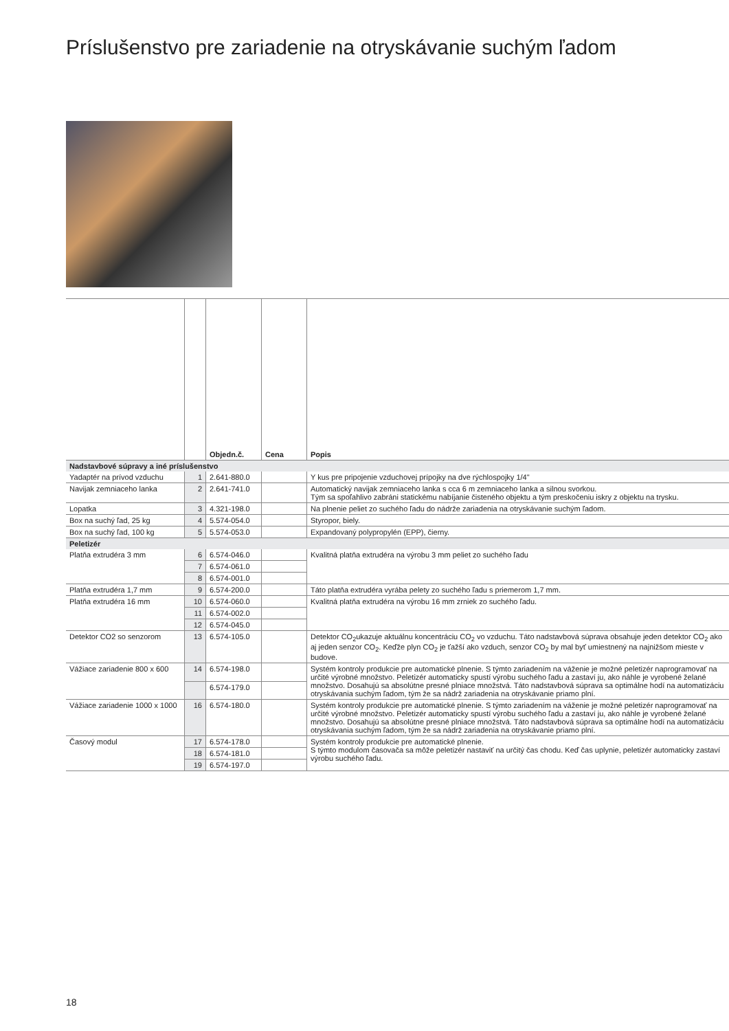Príslušenstvo pre zariadenie na otryskávanie suchým ľadom
| | | Objedn.č. | Cena | Popis |
| --- | --- | --- | --- | --- |
| Nadstavbové súpravy a iné príslušenstvo | | | | |
| Yadaptér na prívod vzduchu | 1 | 2.641-880.0 | | Y kus pre pripojenie vzduchovej prípojky na dve rýchlospojky 1/4" |
| Navijak zemniaceho lanka | 2 | 2.641-741.0 | | Automatický navijak zemniaceho lanka s cca 6 m zemniaceho lanka a silnou svorkou. Tým sa spoľahlivo zabráni statickému nabíjanie čisteného objektu a tým preskočeniu iskry z objektu na trysku. |
| Lopatka | 3 | 4.321-198.0 | | Na plnenie peliet zo suchého ľadu do nádrže zariadenia na otryskávanie suchým ľadom. |
| Box na suchý ľad, 25 kg | 4 | 5.574-054.0 | | Styropor, biely. |
| Box na suchý ľad, 100 kg | 5 | 5.574-053.0 | | Expandovaný polypropylén (EPP), čierny. |
| Peletizér | | | | |
| Platňa extrudéra 3 mm | 6 | 6.574-046.0 | | Kvalitná platňa extrudéra na výrobu 3 mm peliet zo suchého ľadu |
| | 7 | 6.574-061.0 | | |
| | 8 | 6.574-001.0 | | |
| Platňa extrudéra 1,7 mm | 9 | 6.574-200.0 | | Táto platňa extrudéra vyrába pelety zo suchého ľadu s priemerom 1,7 mm. |
| Platňa extrudéra 16 mm | 10 | 6.574-060.0 | | Kvalitná platňa extrudéra na výrobu 16 mm zrniek zo suchého ľadu. |
| | 11 | 6.574-002.0 | | |
| | 12 | 6.574-045.0 | | |
| Detektor CO2 so senzorom | 13 | 6.574-105.0 | | Detektor CO<sub>2</sub>ukazuje aktuálnu koncentráciu CO<sub>2</sub> vo vzduchu. Táto nadstavbová súprava obsahuje jeden detektor CO<sub>2</sub> ako aj jeden senzor CO<sub>2</sub>. Keďže plyn CO<sub>2</sub> je ťažší ako vzduch, senzor CO<sub>2</sub> by mal byť umiestnený na najnižšom mieste v budove. |
| Vážiace zariadenie 800 x 600 | 14 | 6.574-198.0 | | Systém kontroly produkcie pre automatické plnenie. S týmto zariadením na váženie je možné peletizér naprogramovať na určité výrobné množstvo. Peletizér automaticky spustí výrobu suchého ľadu a zastaví ju, ako náhle je vyrobené želané množstvo. Dosahujú sa absolútne presné plniace množstvá. Táto nadstavbová súprava sa optimálne hodí na automatizáciu otryskávania suchým ľadom, tým že sa nádrž zariadenia na otryskávanie priamo plní. |
| | | 6.574-179.0 | | |
| Vážiace zariadenie 1000 x 1000 | 16 | 6.574-180.0 | | Systém kontroly produkcie pre automatické plnenie. S týmto zariadením na váženie je možné peletizér naprogramovať na určité výrobné množstvo. Peletizér automaticky spustí výrobu suchého ľadu a zastaví ju, ako náhle je vyrobené želané množstvo. Dosahujú sa absolútne presné plniace množstvá. Táto nadstavbová súprava sa optimálne hodí na automatizáciu otryskávania suchým ľadom, tým že sa nádrž zariadenia na otryskávanie priamo plní. |
| Časový modul | 17 | 6.574-178.0 | | Systém kontroly produkcie pre automatické plnenie. S týmto modulom časovača sa môže peletizér nastaviť na určitý čas chodu. Keď čas uplynie, peletizér automaticky zastaví výrobu suchého ľadu. |
| | 18 | 6.574-181.0 | | |
| | 19 | 6.574-197.0 | | |
18